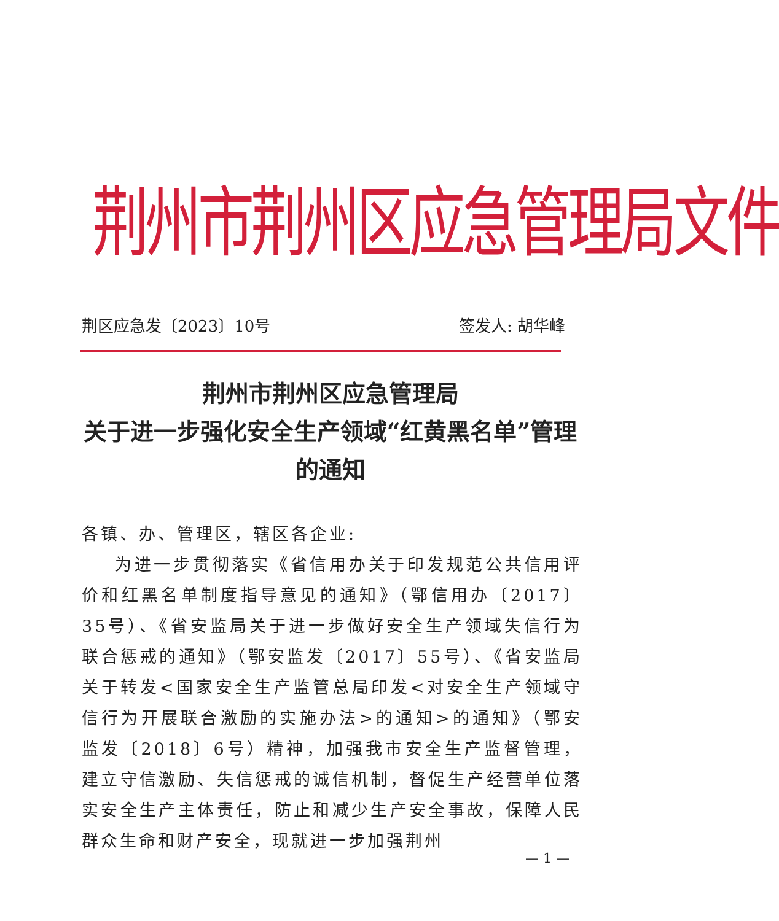荆州市荆州区应急管理局文件
荆区应急发〔2023〕10号 签发人: 胡华峰
荆州市荆州区应急管理局
关于进一步强化安全生产领域“红黄黑名单”管理的通知
各镇、办、管理区，辖区各企业:
为进一步贯彻落实《省信用办关于印发规范公共信用评价和红黑名单制度指导意见的通知》（鄂信用办〔2017〕35号）、《省安监局关于进一步做好安全生产领域失信行为联合惩戒的通知》（鄂安监发〔2017〕55号）、《省安监局关于转发<国家安全生产监管总局印发<对安全生产领域守信行为开展联合激励的实施办法>的通知>的通知》（鄂安监发〔2018〕6号）精神，加强我市安全生产监督管理，建立守信激励、失信惩戒的诚信机制，督促生产经营单位落实安全生产主体责任，防止和减少生产安全事故，保障人民群众生命和财产安全，现就进一步加强荆州
— 1 —